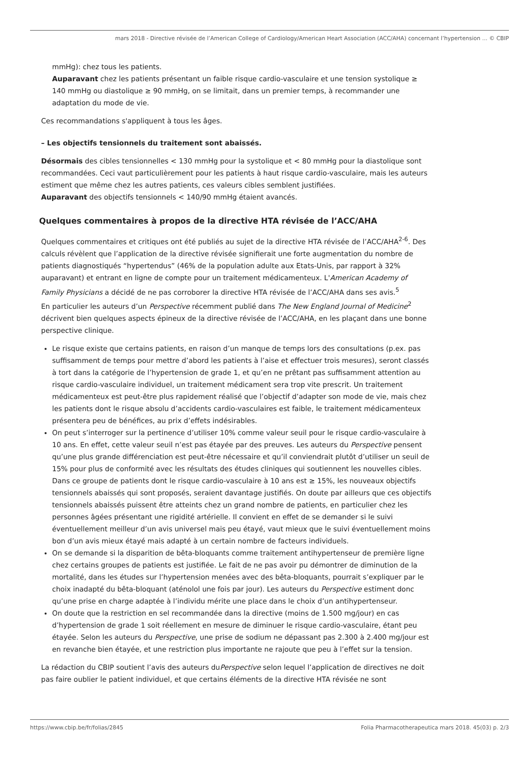mars 2018 - Directive révisée de l’American College of Cardiology/American Heart Association (ACC/AHA) concernant l’hypertension ... © CBIP
mmHg): chez tous les patients.
Auparavant chez les patients présentant un faible risque cardio-vasculaire et une tension systolique ≥ 140 mmHg ou diastolique ≥ 90 mmHg, on se limitait, dans un premier temps, à recommander une adaptation du mode de vie.
Ces recommandations s'appliquent à tous les âges.
– Les objectifs tensionnels du traitement sont abaissés.
Désormais des cibles tensionnelles < 130 mmHg pour la systolique et < 80 mmHg pour la diastolique sont recommandées. Ceci vaut particulièrement pour les patients à haut risque cardio-vasculaire, mais les auteurs estiment que même chez les autres patients, ces valeurs cibles semblent justifiées.
Auparavant des objectifs tensionnels < 140/90 mmHg étaient avancés.
Quelques commentaires à propos de la directive HTA révisée de l’ACC/AHA
Quelques commentaires et critiques ont été publiés au sujet de la directive HTA révisée de l’ACC/AHA<sup>2-6</sup>. Des calculs révèlent que l’application de la directive révisée signifierait une forte augmentation du nombre de patients diagnostiqués “hypertendus” (46% de la population adulte aux Etats-Unis, par rapport à 32% auparavant) et entrant en ligne de compte pour un traitement médicamenteux. L'American Academy of Family Physicians a décidé de ne pas corroborer la directive HTA révisée de l’ACC/AHA dans ses avis.<sup>5</sup>
En particulier les auteurs d’un Perspective récemment publié dans The New England Journal of Medicine<sup>2</sup> décrivent bien quelques aspects épineux de la directive révisée de l’ACC/AHA, en les plaçant dans une bonne perspective clinique.
Le risque existe que certains patients, en raison d’un manque de temps lors des consultations (p.ex. pas suffisamment de temps pour mettre d’abord les patients à l’aise et effectuer trois mesures), seront classés à tort dans la catégorie de l’hypertension de grade 1, et qu’en ne prêtant pas suffisamment attention au risque cardio-vasculaire individuel, un traitement médicament sera trop vite prescrit. Un traitement médicamenteux est peut-être plus rapidement réalisé que l’objectif d’adapter son mode de vie, mais chez les patients dont le risque absolu d’accidents cardio-vasculaires est faible, le traitement médicamenteux présentera peu de bénéfices, au prix d’effets indésirables.
On peut s’interroger sur la pertinence d’utiliser 10% comme valeur seuil pour le risque cardio-vasculaire à 10 ans. En effet, cette valeur seuil n’est pas étayée par des preuves. Les auteurs du Perspective pensent qu’une plus grande différenciation est peut-être nécessaire et qu’il conviendrait plutôt d’utiliser un seuil de 15% pour plus de conformité avec les résultats des études cliniques qui soutiennent les nouvelles cibles. Dans ce groupe de patients dont le risque cardio-vasculaire à 10 ans est ≥ 15%, les nouveaux objectifs tensionnels abaissés qui sont proposés, seraient davantage justifiés. On doute par ailleurs que ces objectifs tensionnels abaissés puissent être atteints chez un grand nombre de patients, en particulier chez les personnes âgées présentant une rigidité artérielle. Il convient en effet de se demander si le suivi éventuellement meilleur d’un avis universel mais peu étayé, vaut mieux que le suivi éventuellement moins bon d’un avis mieux étayé mais adapté à un certain nombre de facteurs individuels.
On se demande si la disparition de bêta-bloquants comme traitement antihypertenseur de première ligne chez certains groupes de patients est justifiée. Le fait de ne pas avoir pu démontrer de diminution de la mortalité, dans les études sur l’hypertension menées avec des bêta-bloquants, pourrait s’expliquer par le choix inadapté du bêta-bloquant (aténolol une fois par jour). Les auteurs du Perspective estiment donc qu’une prise en charge adaptée à l’individu mérite une place dans le choix d’un antihypertenseur.
On doute que la restriction en sel recommandée dans la directive (moins de 1.500 mg/jour) en cas d’hypertension de grade 1 soit réellement en mesure de diminuer le risque cardio-vasculaire, étant peu étayée. Selon les auteurs du Perspective, une prise de sodium ne dépassant pas 2.300 à 2.400 mg/jour est en revanche bien étayée, et une restriction plus importante ne rajoute que peu à l’effet sur la tension.
La rédaction du CBIP soutient l’avis des auteurs duPerspective selon lequel l’application de directives ne doit pas faire oublier le patient individuel, et que certains éléments de la directive HTA révisée ne sont
https://www.cbip.be/fr/folias/2845 Folia Pharmacotherapeutica mars 2018. 45(03) p. 2/3